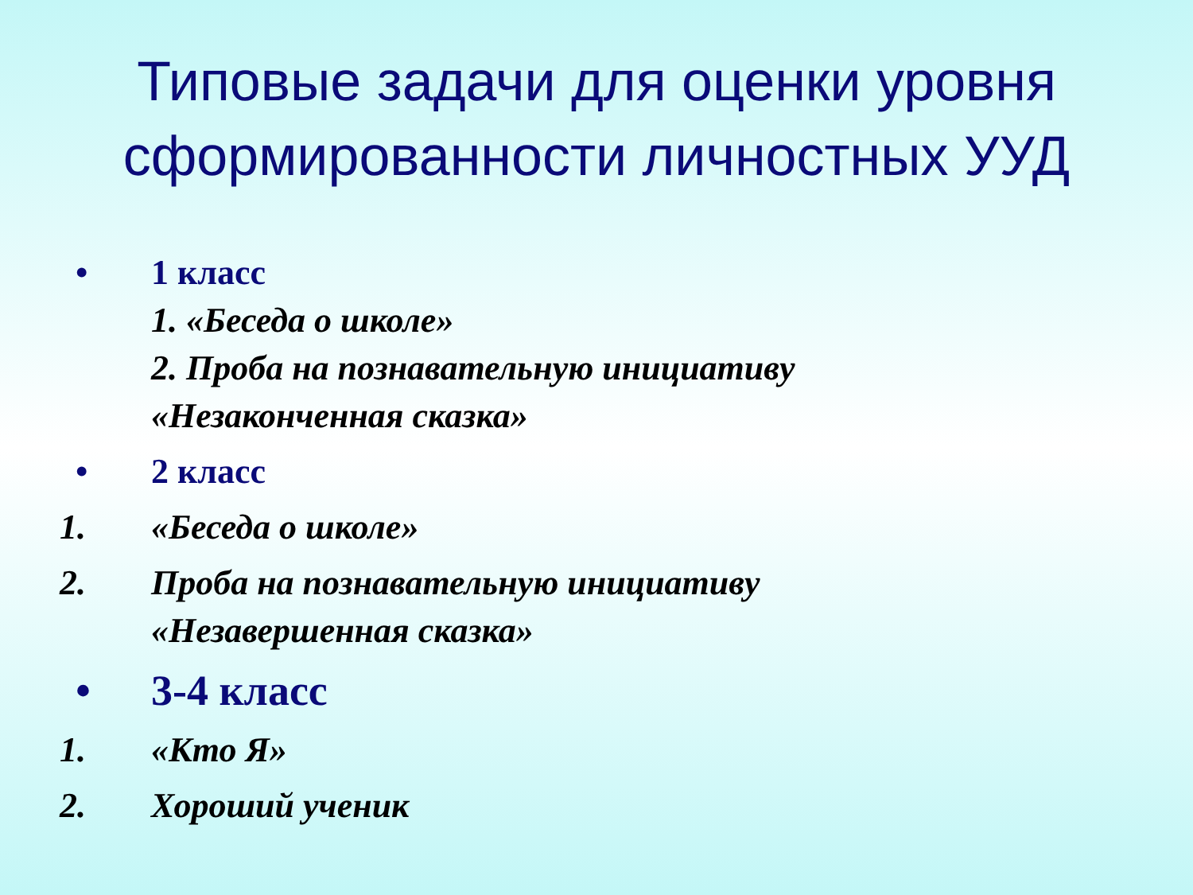Типовые задачи для оценки уровня
сформированности личностных УУД
•
1 класс
1. «Беседа о школе»
2. Проба на познавательную инициативу
«Незаконченная сказка»
•
2 класс
1.
«Беседа о школе»
2.
Проба на познавательную инициативу
«Незавершенная сказка»
•
3-4 класс
1.
«Кто Я»
2.
Хороший ученик